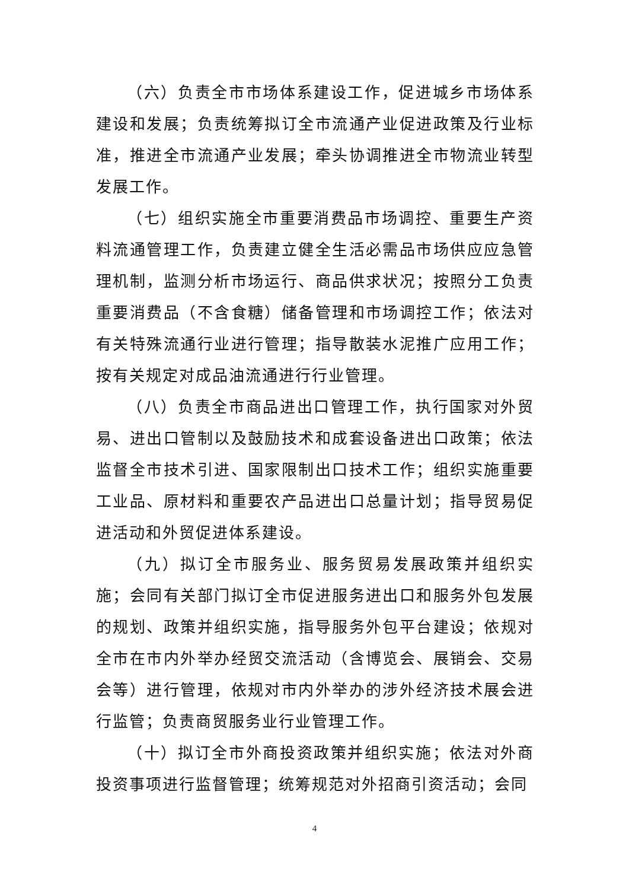（六）负责全市市场体系建设工作，促进城乡市场体系建设和发展；负责统筹拟订全市流通产业促进政策及行业标准，推进全市流通产业发展；牵头协调推进全市物流业转型发展工作。
（七）组织实施全市重要消费品市场调控、重要生产资料流通管理工作，负责建立健全生活必需品市场供应应急管理机制，监测分析市场运行、商品供求状况；按照分工负责重要消费品（不含食糖）储备管理和市场调控工作；依法对有关特殊流通行业进行管理；指导散装水泥推广应用工作；按有关规定对成品油流通进行行业管理。
（八）负责全市商品进出口管理工作，执行国家对外贸易、进出口管制以及鼓励技术和成套设备进出口政策；依法监督全市技术引进、国家限制出口技术工作；组织实施重要工业品、原材料和重要农产品进出口总量计划；指导贸易促进活动和外贸促进体系建设。
（九）拟订全市服务业、服务贸易发展政策并组织实施；会同有关部门拟订全市促进服务进出口和服务外包发展的规划、政策并组织实施，指导服务外包平台建设；依规对全市在市内外举办经贸交流活动（含博览会、展销会、交易会等）进行管理，依规对市内外举办的涉外经济技术展会进行监管；负责商贸服务业行业管理工作。
（十）拟订全市外商投资政策并组织实施；依法对外商投资事项进行监督管理；统筹规范对外招商引资活动；会同
4